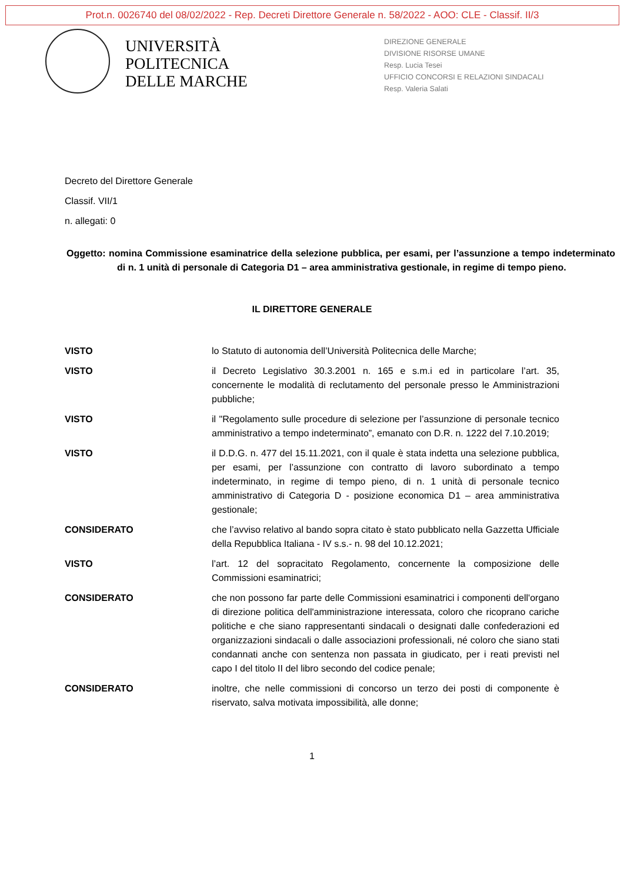Prot.n. 0026740 del 08/02/2022 - Rep. Decreti Direttore Generale n. 58/2022 - AOO: CLE - Classif. II/3
UNIVERSITÀ
POLITECNICA
DELLE MARCHE
DIREZIONE GENERALE
DIVISIONE RISORSE UMANE
Resp. Lucia Tesei
UFFICIO CONCORSI E RELAZIONI SINDACALI
Resp. Valeria Salati
Decreto del Direttore Generale
Classif. VII/1
n. allegati: 0
Oggetto: nomina Commissione esaminatrice della selezione pubblica, per esami, per l’assunzione a tempo indeterminato di n. 1 unità di personale di Categoria D1 – area amministrativa gestionale, in regime di tempo pieno.
IL DIRETTORE GENERALE
VISTO lo Statuto di autonomia dell’Università Politecnica delle Marche;
VISTO il Decreto Legislativo 30.3.2001 n. 165 e s.m.i ed in particolare l’art. 35, concernente le modalità di reclutamento del personale presso le Amministrazioni pubbliche;
VISTO il "Regolamento sulle procedure di selezione per l’assunzione di personale tecnico amministrativo a tempo indeterminato”, emanato con D.R. n. 1222 del 7.10.2019;
VISTO il D.D.G. n. 477 del 15.11.2021, con il quale è stata indetta una selezione pubblica, per esami, per l’assunzione con contratto di lavoro subordinato a tempo indeterminato, in regime di tempo pieno, di n. 1 unità di personale tecnico amministrativo di Categoria D - posizione economica D1 – area amministrativa gestionale;
CONSIDERATO che l’avviso relativo al bando sopra citato è stato pubblicato nella Gazzetta Ufficiale della Repubblica Italiana - IV s.s.- n. 98 del 10.12.2021;
VISTO l’art. 12 del sopracitato Regolamento, concernente la composizione delle Commissioni esaminatrici;
CONSIDERATO che non possono far parte delle Commissioni esaminatrici i componenti dell'organo di direzione politica dell'amministrazione interessata, coloro che ricoprano cariche politiche e che siano rappresentanti sindacali o designati dalle confederazioni ed organizzazioni sindacali o dalle associazioni professionali, né coloro che siano stati condannati anche con sentenza non passata in giudicato, per i reati previsti nel capo I del titolo II del libro secondo del codice penale;
CONSIDERATO inoltre, che nelle commissioni di concorso un terzo dei posti di componente è riservato, salva motivata impossibilità, alle donne;
1